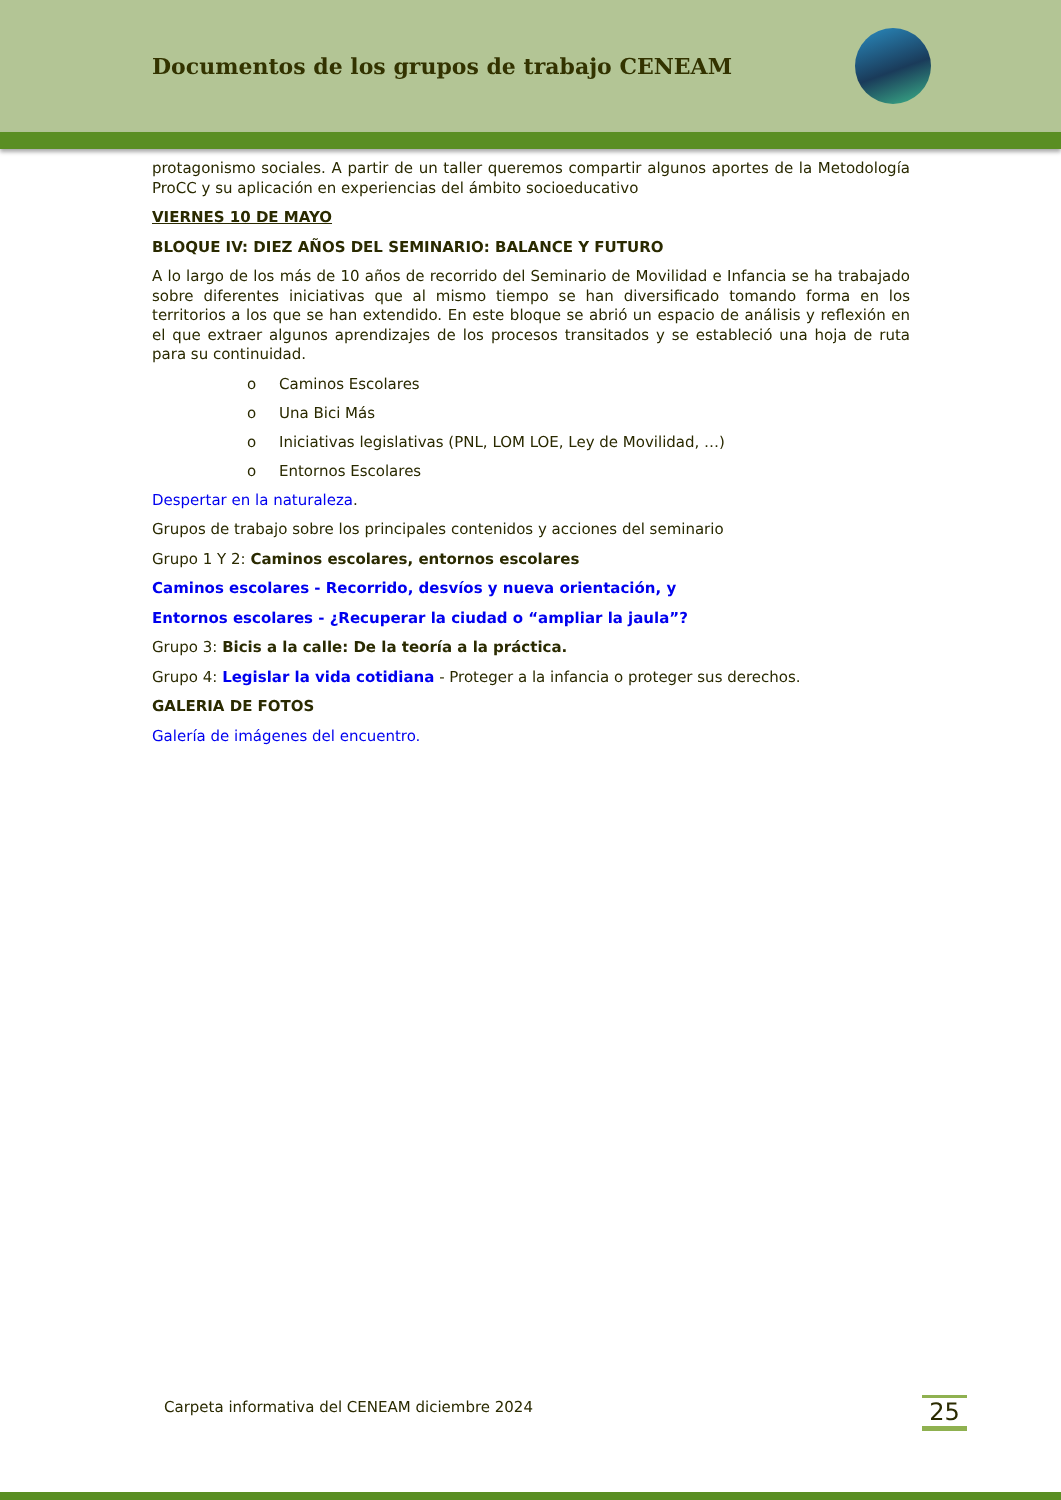Documentos de los grupos de trabajo CENEAM
protagonismo sociales. A partir de un taller queremos compartir algunos aportes de la Metodología ProCC y su aplicación en experiencias del ámbito socioeducativo
VIERNES 10 DE MAYO
BLOQUE IV: DIEZ AÑOS DEL SEMINARIO: BALANCE Y FUTURO
A lo largo de los más de 10 años de recorrido del Seminario de Movilidad e Infancia se ha trabajado sobre diferentes iniciativas que al mismo tiempo se han diversificado tomando forma en los territorios a los que se han extendido. En este bloque se abrió un espacio de análisis y reflexión en el que extraer algunos aprendizajes de los procesos transitados y se estableció una hoja de ruta para su continuidad.
o Caminos Escolares
o Una Bici Más
o Iniciativas legislativas (PNL, LOM LOE, Ley de Movilidad, …)
o Entornos Escolares
Despertar en la naturaleza.
Grupos de trabajo sobre los principales contenidos y acciones del seminario
Grupo 1 Y 2: Caminos escolares, entornos escolares
Caminos escolares - Recorrido, desvíos y nueva orientación, y
Entornos escolares - ¿Recuperar la ciudad o “ampliar la jaula”?
Grupo 3: Bicis a la calle: De la teoría a la práctica.
Grupo 4: Legislar la vida cotidiana - Proteger a la infancia o proteger sus derechos.
GALERIA DE FOTOS
Galería de imágenes del encuentro.
Carpeta informativa del CENEAM diciembre 2024
25